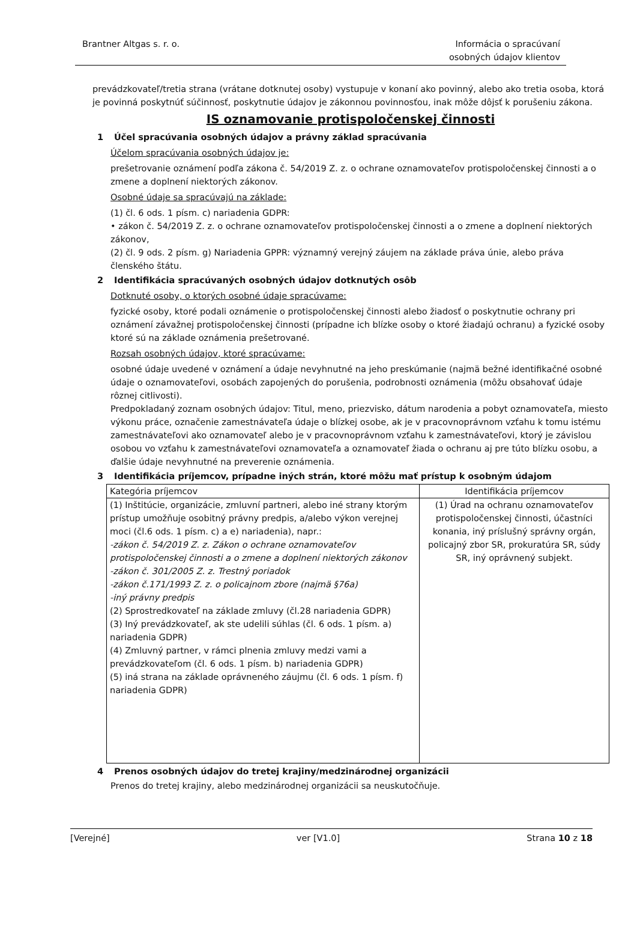Brantner Altgas s. r. o. Informácia o spracúvaní
osobných údajov klientov
prevádzkovateľ/tretia strana (vrátane dotknutej osoby) vystupuje v konaní ako povinný, alebo ako tretia osoba, ktorá je povinná poskytnúť súčinnosť, poskytnutie údajov je zákonnou povinnosťou, inak môže dôjsť k porušeniu zákona.
IS oznamovanie protispoločenskej činnosti
1 Účel spracúvania osobných údajov a právny základ spracúvania
Účelom spracúvania osobných údajov je:
prešetrovanie oznámení podľa zákona č. 54/2019 Z. z. o ochrane oznamovateľov protispoločenskej činnosti a o zmene a doplnení niektorých zákonov.
Osobné údaje sa spracúvajú na základe:
(1) čl. 6 ods. 1 písm. c) nariadenia GDPR:
• zákon č. 54/2019 Z. z. o ochrane oznamovateľov protispoločenskej činnosti a o zmene a doplnení niektorých zákonov,
(2) čl. 9 ods. 2 písm. g) Nariadenia GPPR: významný verejný záujem na základe práva únie, alebo práva členského štátu.
2 Identifikácia spracúvaných osobných údajov dotknutých osôb
Dotknuté osoby, o ktorých osobné údaje spracúvame:
fyzické osoby, ktoré podali oznámenie o protispoločenskej činnosti alebo žiadosť o poskytnutie ochrany pri oznámení závažnej protispoločenskej činnosti (prípadne ich blízke osoby o ktoré žiadajú ochranu) a fyzické osoby ktoré sú na základe oznámenia prešetrované.
Rozsah osobných údajov, ktoré spracúvame:
osobné údaje uvedené v oznámení a údaje nevyhnutné na jeho preskúmanie (najmä bežné identifikačné osobné údaje o oznamovateľovi, osobách zapojených do porušenia, podrobnosti oznámenia (môžu obsahovať údaje rôznej citlivosti).
Predpokladaný zoznam osobných údajov: Titul, meno, priezvisko, dátum narodenia a pobyt oznamovateľa, miesto výkonu práce, označenie zamestnávateľa údaje o blízkej osobe, ak je v pracovnoprávnom vzťahu k tomu istému zamestnávateľovi ako oznamovateľ alebo je v pracovnoprávnom vzťahu k zamestnávateľovi, ktorý je závislou osobou vo vzťahu k zamestnávateľovi oznamovateľa a oznamovateľ žiada o ochranu aj pre túto blízku osobu, a ďalšie údaje nevyhnutné na preverenie oznámenia.
3 Identifikácia príjemcov, prípadne iných strán, ktoré môžu mať prístup k osobným údajom
| Kategória príjemcov | Identifikácia príjemcov |
| (1) Inštitúcie, organizácie, zmluvní partneri, alebo iné strany ktorým prístup umožňuje osobitný právny predpis, a/alebo výkon verejnej moci (čl.6 ods. 1 písm. c) a e) nariadenia), napr.: -zákon č. 54/2019 Z. z. Zákon o ochrane oznamovateľov protispoločenskej činnosti a o zmene a doplnení niektorých zákonov -zákon č. 301/2005 Z. z. Trestný poriadok -zákon č.171/1993 Z. z. o policajnom zbore (najmä §76a) -iný právny predpis (2) Sprostredkovateľ na základe zmluvy (čl.28 nariadenia GDPR) (3) Iný prevádzkovateľ, ak ste udelili súhlas (čl. 6 ods. 1 písm. a) nariadenia GDPR) (4) Zmluvný partner, v rámci plnenia zmluvy medzi vami a prevádzkovateľom (čl. 6 ods. 1 písm. b) nariadenia GDPR) (5) iná strana na základe oprávneného záujmu (čl. 6 ods. 1 písm. f) nariadenia GDPR) | (1) Úrad na ochranu oznamovateľov protispoločenskej činnosti, účastníci konania, iný príslušný správny orgán, policajný zbor SR, prokuratúra SR, súdy SR, iný oprávnený subjekt. |
4 Prenos osobných údajov do tretej krajiny/medzinárodnej organizácii
Prenos do tretej krajiny, alebo medzinárodnej organizácii sa neuskutočňuje.
[Verejné] ver [V1.0] Strana 10 z 18